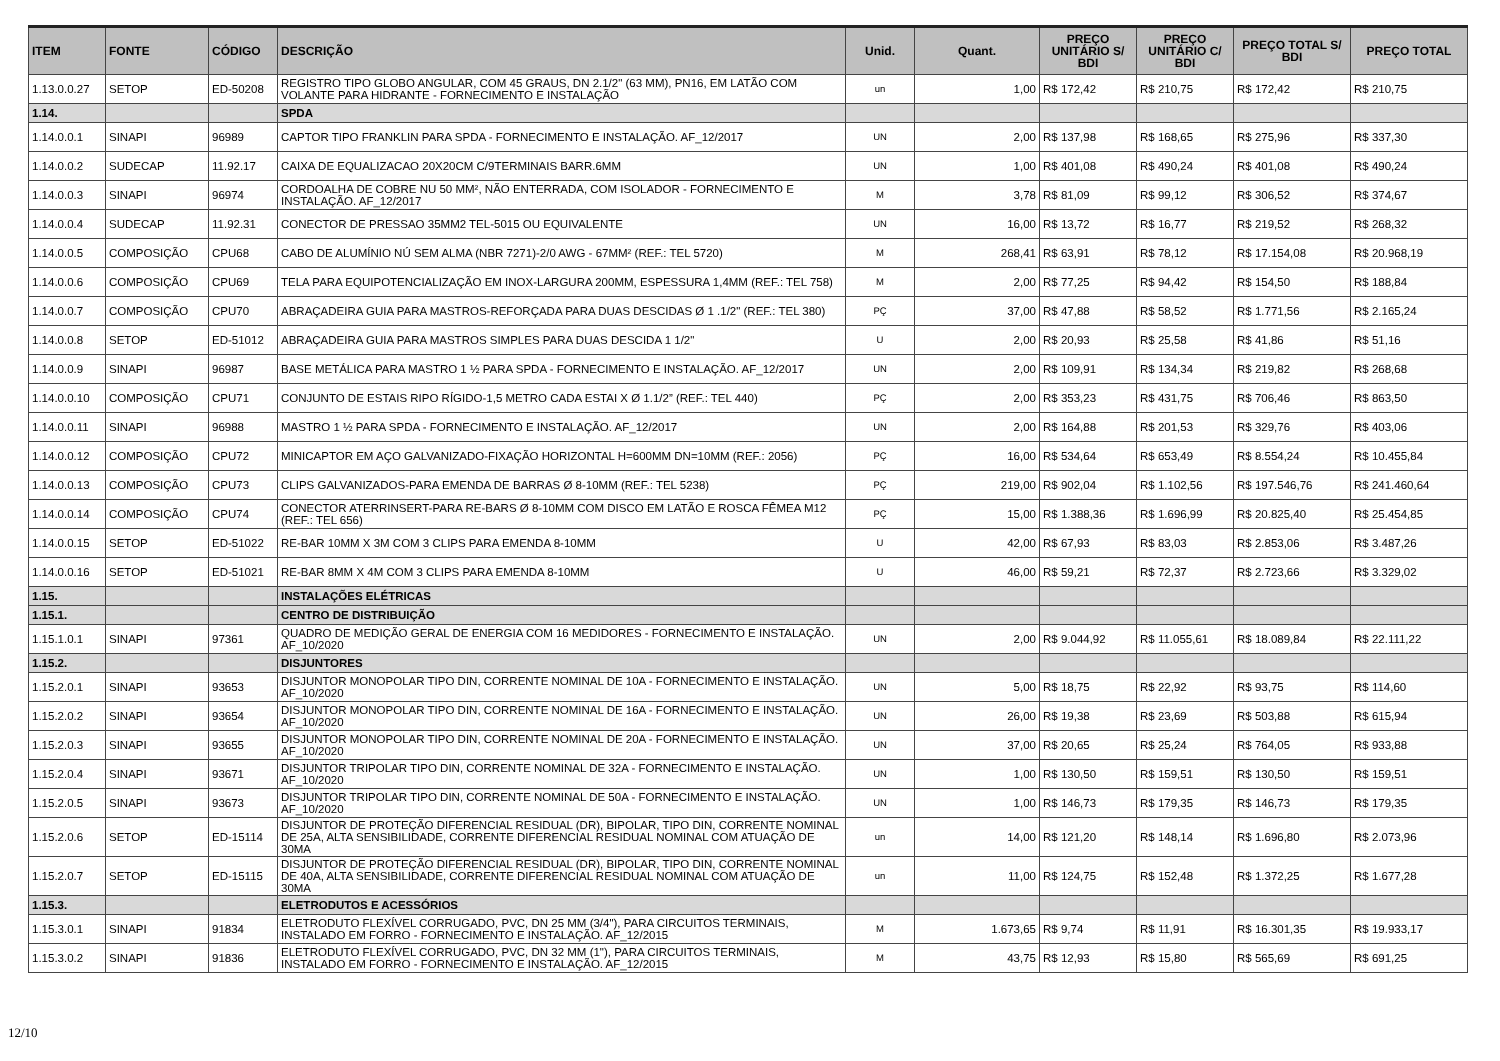| ITEM | FONTE | CÓDIGO | DESCRIÇÃO | Unid. | Quant. | PREÇO UNITÁRIO S/ BDI | PREÇO UNITÁRIO C/ BDI | PREÇO TOTAL S/ BDI | PREÇO TOTAL |
| --- | --- | --- | --- | --- | --- | --- | --- | --- | --- |
| 1.13.0.0.27 | SETOP | ED-50208 | REGISTRO TIPO GLOBO ANGULAR, COM 45 GRAUS, DN 2.1/2" (63 MM), PN16, EM LATÃO COM VOLANTE PARA HIDRANTE - FORNECIMENTO E INSTALAÇÃO | un | 1,00 | R$ 172,42 | R$ 210,75 | R$ 172,42 | R$ 210,75 |
| 1.14. | | | SPDA | | | | | | |
| 1.14.0.0.1 | SINAPI | 96989 | CAPTOR TIPO FRANKLIN PARA SPDA - FORNECIMENTO E INSTALAÇÃO. AF_12/2017 | UN | 2,00 | R$ 137,98 | R$ 168,65 | R$ 275,96 | R$ 337,30 |
| 1.14.0.0.2 | SUDECAP | 11.92.17 | CAIXA DE EQUALIZACAO 20X20CM C/9TERMINAIS BARR.6MM | UN | 1,00 | R$ 401,08 | R$ 490,24 | R$ 401,08 | R$ 490,24 |
| 1.14.0.0.3 | SINAPI | 96974 | CORDOALHA DE COBRE NU 50 MM², NÃO ENTERRADA, COM ISOLADOR - FORNECIMENTO E INSTALAÇÃO. AF_12/2017 | M | 3,78 | R$ 81,09 | R$ 99,12 | R$ 306,52 | R$ 374,67 |
| 1.14.0.0.4 | SUDECAP | 11.92.31 | CONECTOR DE PRESSAO 35MM2 TEL-5015 OU EQUIVALENTE | UN | 16,00 | R$ 13,72 | R$ 16,77 | R$ 219,52 | R$ 268,32 |
| 1.14.0.0.5 | COMPOSIÇÃO | CPU68 | CABO DE ALUMÍNIO NÚ SEM ALMA (NBR 7271)-2/0 AWG - 67MM² (REF.: TEL 5720) | M | 268,41 | R$ 63,91 | R$ 78,12 | R$ 17.154,08 | R$ 20.968,19 |
| 1.14.0.0.6 | COMPOSIÇÃO | CPU69 | TELA PARA EQUIPOTENCIALIZAÇÃO EM INOX-LARGURA 200MM, ESPESSURA 1,4MM (REF.: TEL 758) | M | 2,00 | R$ 77,25 | R$ 94,42 | R$ 154,50 | R$ 188,84 |
| 1.14.0.0.7 | COMPOSIÇÃO | CPU70 | ABRAÇADEIRA GUIA PARA MASTROS-REFORÇADA PARA DUAS DESCIDAS Ø 1 .1/2" (REF.: TEL 380) | PÇ | 37,00 | R$ 47,88 | R$ 58,52 | R$ 1.771,56 | R$ 2.165,24 |
| 1.14.0.0.8 | SETOP | ED-51012 | ABRAÇADEIRA GUIA PARA MASTROS SIMPLES PARA DUAS DESCIDA 1 1/2" | U | 2,00 | R$ 20,93 | R$ 25,58 | R$ 41,86 | R$ 51,16 |
| 1.14.0.0.9 | SINAPI | 96987 | BASE METÁLICA PARA MASTRO 1 ½ PARA SPDA - FORNECIMENTO E INSTALAÇÃO. AF_12/2017 | UN | 2,00 | R$ 109,91 | R$ 134,34 | R$ 219,82 | R$ 268,68 |
| 1.14.0.0.10 | COMPOSIÇÃO | CPU71 | CONJUNTO DE ESTAIS RIPO RÍGIDO-1,5 METRO CADA ESTAI X Ø 1.1/2” (REF.: TEL 440) | PÇ | 2,00 | R$ 353,23 | R$ 431,75 | R$ 706,46 | R$ 863,50 |
| 1.14.0.0.11 | SINAPI | 96988 | MASTRO 1 ½ PARA SPDA - FORNECIMENTO E INSTALAÇÃO. AF_12/2017 | UN | 2,00 | R$ 164,88 | R$ 201,53 | R$ 329,76 | R$ 403,06 |
| 1.14.0.0.12 | COMPOSIÇÃO | CPU72 | MINICAPTOR EM AÇO GALVANIZADO-FIXAÇÃO HORIZONTAL H=600MM DN=10MM (REF.: 2056) | PÇ | 16,00 | R$ 534,64 | R$ 653,49 | R$ 8.554,24 | R$ 10.455,84 |
| 1.14.0.0.13 | COMPOSIÇÃO | CPU73 | CLIPS GALVANIZADOS-PARA EMENDA DE BARRAS Ø 8-10MM (REF.: TEL 5238) | PÇ | 219,00 | R$ 902,04 | R$ 1.102,56 | R$ 197.546,76 | R$ 241.460,64 |
| 1.14.0.0.14 | COMPOSIÇÃO | CPU74 | CONECTOR ATERRINSERT-PARA RE-BARS Ø 8-10MM COM DISCO EM LATÃO E ROSCA FÊMEA M12 (REF.: TEL 656) | PÇ | 15,00 | R$ 1.388,36 | R$ 1.696,99 | R$ 20.825,40 | R$ 25.454,85 |
| 1.14.0.0.15 | SETOP | ED-51022 | RE-BAR 10MM X 3M COM 3 CLIPS PARA EMENDA 8-10MM | U | 42,00 | R$ 67,93 | R$ 83,03 | R$ 2.853,06 | R$ 3.487,26 |
| 1.14.0.0.16 | SETOP | ED-51021 | RE-BAR 8MM X 4M COM 3 CLIPS PARA EMENDA 8-10MM | U | 46,00 | R$ 59,21 | R$ 72,37 | R$ 2.723,66 | R$ 3.329,02 |
| 1.15. | | | INSTALAÇÕES ELÉTRICAS | | | | | | |
| 1.15.1. | | | CENTRO DE DISTRIBUIÇÃO | | | | | | |
| 1.15.1.0.1 | SINAPI | 97361 | QUADRO DE MEDIÇÃO GERAL DE ENERGIA COM 16 MEDIDORES - FORNECIMENTO E INSTALAÇÃO. AF_10/2020 | UN | 2,00 | R$ 9.044,92 | R$ 11.055,61 | R$ 18.089,84 | R$ 22.111,22 |
| 1.15.2. | | | DISJUNTORES | | | | | | |
| 1.15.2.0.1 | SINAPI | 93653 | DISJUNTOR MONOPOLAR TIPO DIN, CORRENTE NOMINAL DE 10A - FORNECIMENTO E INSTALAÇÃO. AF_10/2020 | UN | 5,00 | R$ 18,75 | R$ 22,92 | R$ 93,75 | R$ 114,60 |
| 1.15.2.0.2 | SINAPI | 93654 | DISJUNTOR MONOPOLAR TIPO DIN, CORRENTE NOMINAL DE 16A - FORNECIMENTO E INSTALAÇÃO. AF_10/2020 | UN | 26,00 | R$ 19,38 | R$ 23,69 | R$ 503,88 | R$ 615,94 |
| 1.15.2.0.3 | SINAPI | 93655 | DISJUNTOR MONOPOLAR TIPO DIN, CORRENTE NOMINAL DE 20A - FORNECIMENTO E INSTALAÇÃO. AF_10/2020 | UN | 37,00 | R$ 20,65 | R$ 25,24 | R$ 764,05 | R$ 933,88 |
| 1.15.2.0.4 | SINAPI | 93671 | DISJUNTOR TRIPOLAR TIPO DIN, CORRENTE NOMINAL DE 32A - FORNECIMENTO E INSTALAÇÃO. AF_10/2020 | UN | 1,00 | R$ 130,50 | R$ 159,51 | R$ 130,50 | R$ 159,51 |
| 1.15.2.0.5 | SINAPI | 93673 | DISJUNTOR TRIPOLAR TIPO DIN, CORRENTE NOMINAL DE 50A - FORNECIMENTO E INSTALAÇÃO. AF_10/2020 | UN | 1,00 | R$ 146,73 | R$ 179,35 | R$ 146,73 | R$ 179,35 |
| 1.15.2.0.6 | SETOP | ED-15114 | DISJUNTOR DE PROTEÇÃO DIFERENCIAL RESIDUAL (DR), BIPOLAR, TIPO DIN, CORRENTE NOMINAL DE 25A, ALTA SENSIBILIDADE, CORRENTE DIFERENCIAL RESIDUAL NOMINAL COM ATUAÇÃO DE 30MA | un | 14,00 | R$ 121,20 | R$ 148,14 | R$ 1.696,80 | R$ 2.073,96 |
| 1.15.2.0.7 | SETOP | ED-15115 | DISJUNTOR DE PROTEÇÃO DIFERENCIAL RESIDUAL (DR), BIPOLAR, TIPO DIN, CORRENTE NOMINAL DE 40A, ALTA SENSIBILIDADE, CORRENTE DIFERENCIAL RESIDUAL NOMINAL COM ATUAÇÃO DE 30MA | un | 11,00 | R$ 124,75 | R$ 152,48 | R$ 1.372,25 | R$ 1.677,28 |
| 1.15.3. | | | ELETRODUTOS E ACESSÓRIOS | | | | | | |
| 1.15.3.0.1 | SINAPI | 91834 | ELETRODUTO FLEXÍVEL CORRUGADO, PVC, DN 25 MM (3/4"), PARA CIRCUITOS TERMINAIS, INSTALADO EM FORRO - FORNECIMENTO E INSTALAÇÃO. AF_12/2015 | M | 1.673,65 | R$ 9,74 | R$ 11,91 | R$ 16.301,35 | R$ 19.933,17 |
| 1.15.3.0.2 | SINAPI | 91836 | ELETRODUTO FLEXÍVEL CORRUGADO, PVC, DN 32 MM (1"), PARA CIRCUITOS TERMINAIS, INSTALADO EM FORRO - FORNECIMENTO E INSTALAÇÃO. AF_12/2015 | M | 43,75 | R$ 12,93 | R$ 15,80 | R$ 565,69 | R$ 691,25 |
12/10